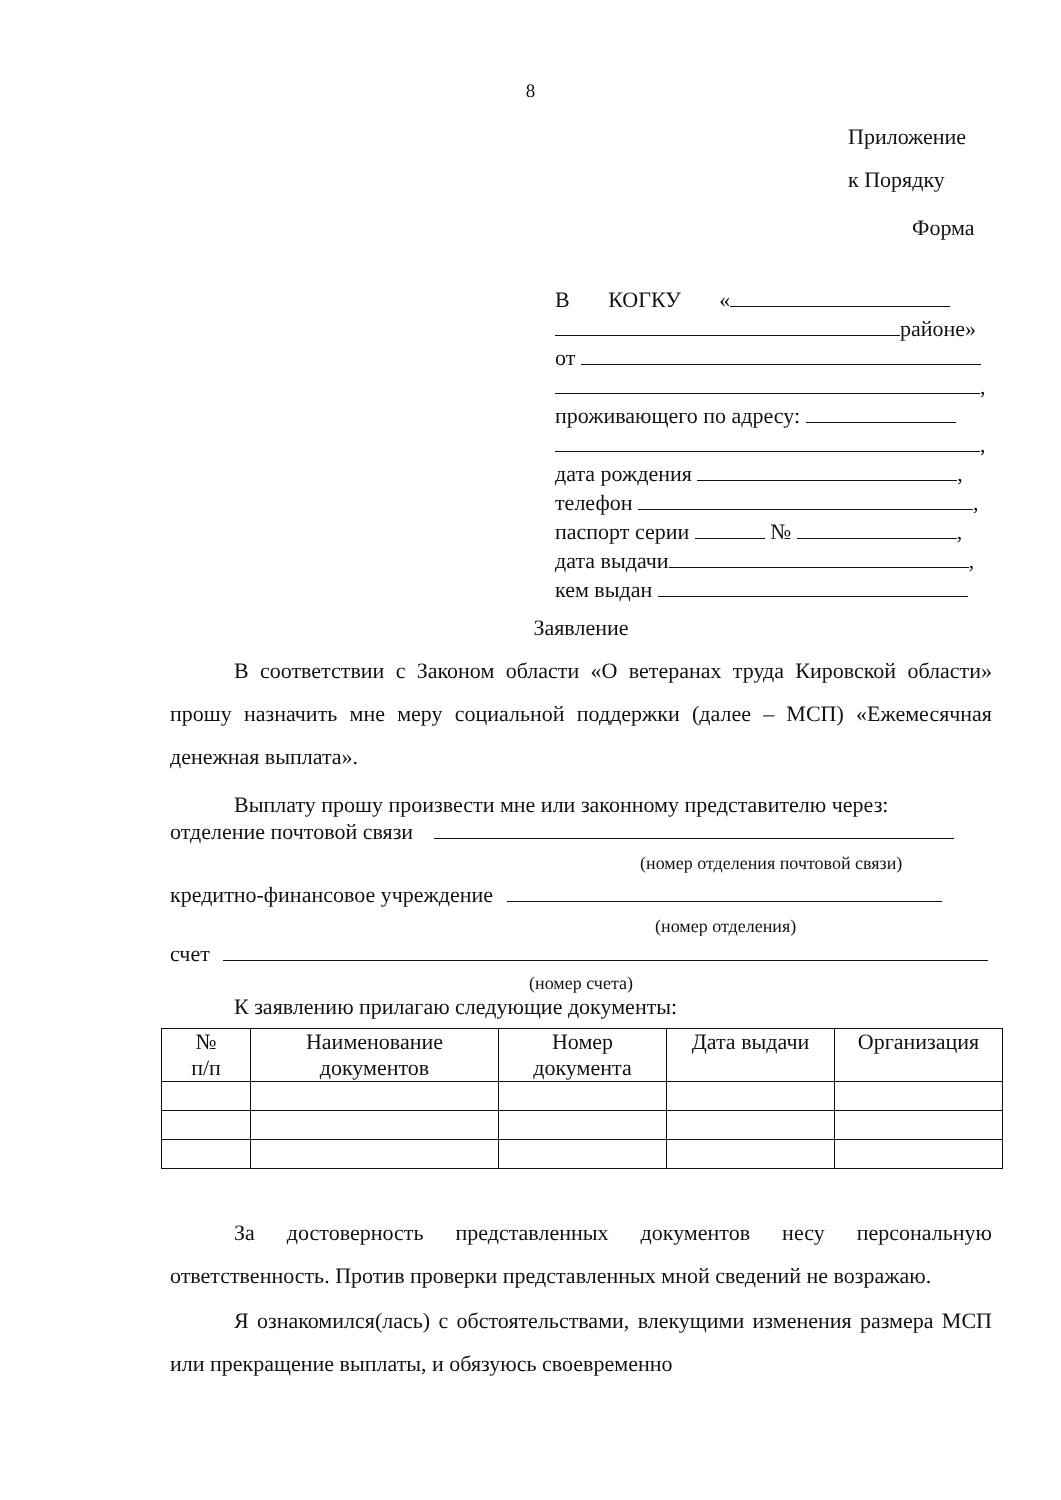8
Приложение
к Порядку
Форма
В КОГКУ «
районе»
от
,
проживающего по адресу:
,
дата рождения ,
телефон ,
паспорт серии № ,
дата выдачи ,
кем выдан
Заявление
В соответствии с Законом области «О ветеранах труда Кировской области» прошу назначить мне меру социальной поддержки (далее – МСП) «Ежемесячная денежная выплата».
Выплату прошу произвести мне или законному представителю через:
отделение почтовой связи
(номер отделения почтовой связи)
кредитно-финансовое учреждение
(номер отделения)
счет
(номер счета)
К заявлению прилагаю следующие документы:
| № п/п | Наименование документов | Номер документа | Дата выдачи | Организация |
| --- | --- | --- | --- | --- |
За достоверность представленных документов несу персональную ответственность. Против проверки представленных мной сведений не возражаю.
Я ознакомился(лась) с обстоятельствами, влекущими изменения размера МСП или прекращение выплаты, и обязуюсь своевременно